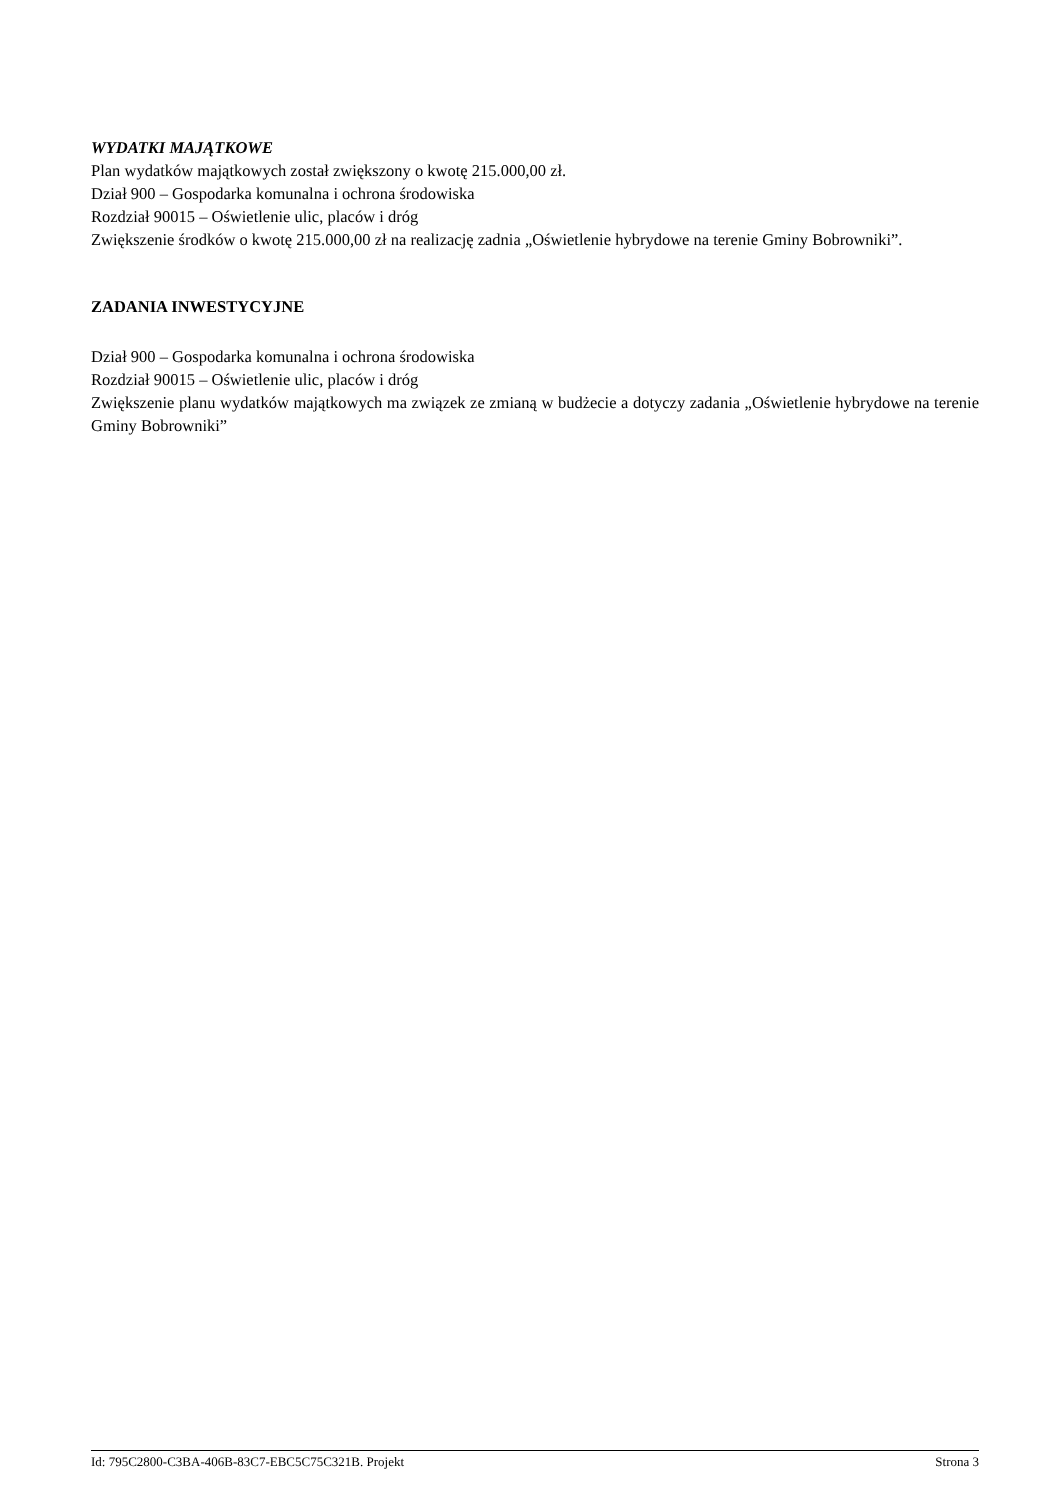WYDATKI MAJĄTKOWE
Plan wydatków majątkowych został zwiększony o kwotę 215.000,00 zł.
Dział 900 – Gospodarka komunalna i ochrona środowiska
Rozdział 90015 – Oświetlenie ulic, placów i dróg
Zwiększenie środków o kwotę 215.000,00 zł na realizację zadnia „Oświetlenie hybrydowe na terenie Gminy Bobrowniki”.
ZADANIA INWESTYCYJNE
Dział 900 – Gospodarka komunalna i ochrona środowiska
Rozdział 90015 – Oświetlenie ulic, placów i dróg
Zwiększenie planu wydatków majątkowych ma związek ze zmianą w budżecie a dotyczy zadania „Oświetlenie hybrydowe na terenie Gminy Bobrowniki”
Id: 795C2800-C3BA-406B-83C7-EBC5C75C321B. Projekt Strona 3